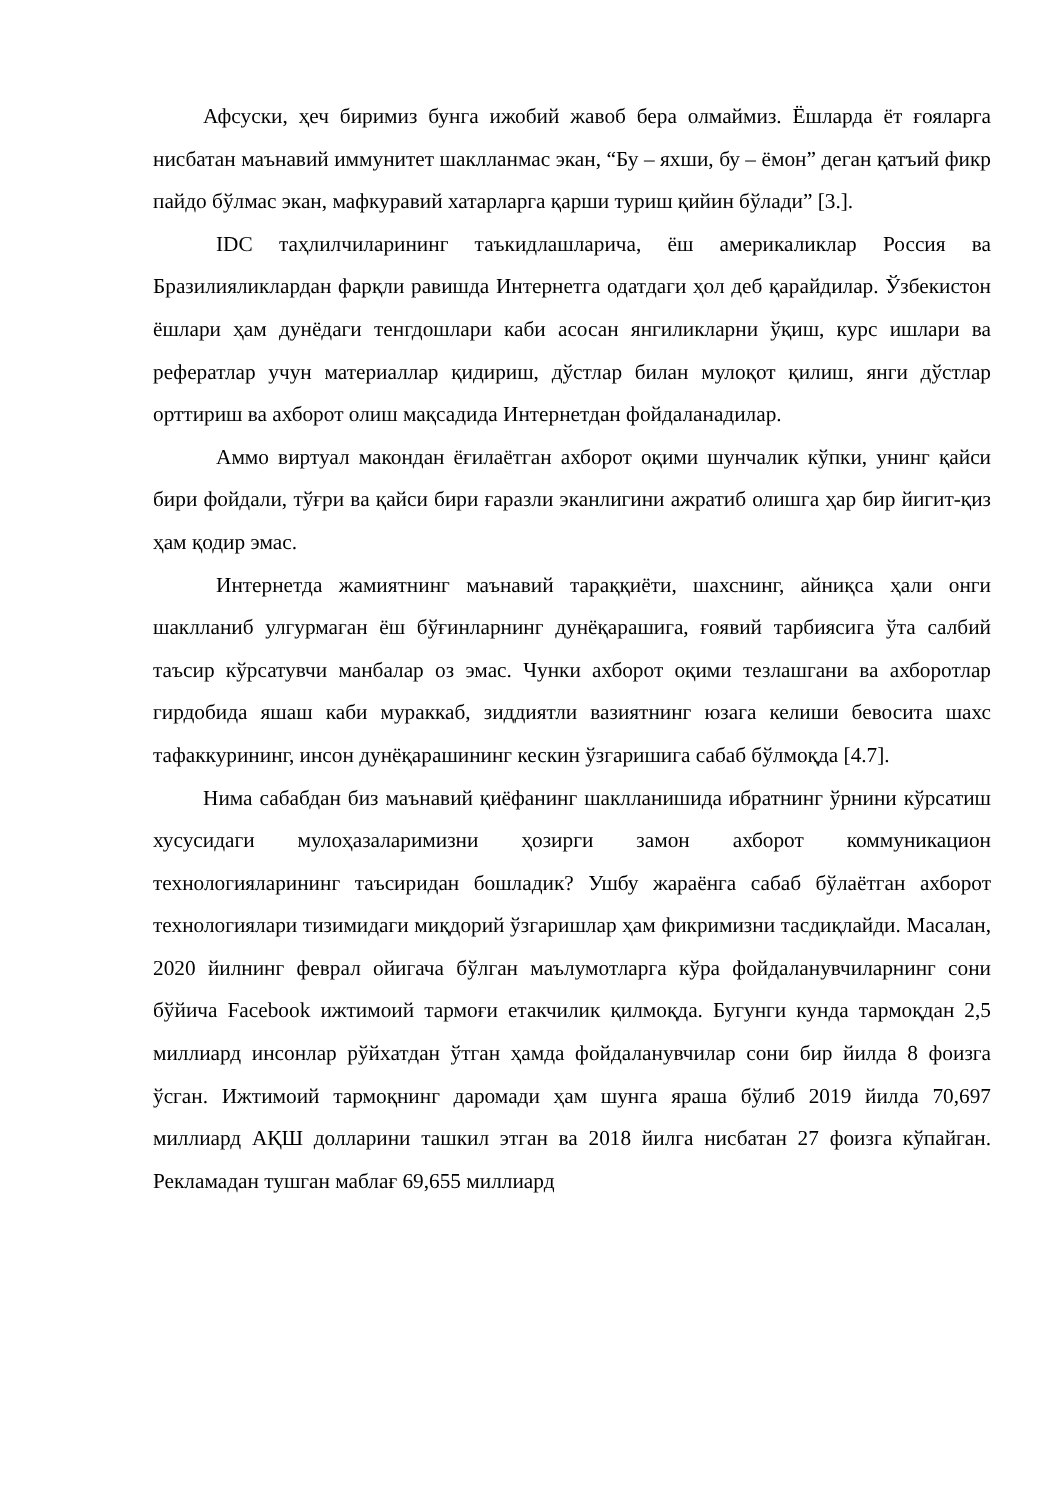Афсуски, ҳеч биримиз бунга ижобий жавоб бера олмаймиз. Ёшларда ёт ғояларга нисбатан маънавий иммунитет шаклланмас экан, “Бу – яхши, бу – ёмон” деган қатъий фикр пайдо бўлмас экан, мафкуравий хатарларга қарши туриш қийин бўлади” [3.].
IDC таҳлилчиларининг таъкидлашларича, ёш америкаликлар Россия ва Бразилияликлардан фарқли равишда Интернетга одатдаги ҳол деб қарайдилар. Ўзбекистон ёшлари ҳам дунёдаги тенгдошлари каби асосан янгиликларни ўқиш, курс ишлари ва рефератлар учун материаллар қидириш, дўстлар билан мулоқот қилиш, янги дўстлар орттириш ва ахборот олиш мақсадида Интернетдан фойдаланадилар.
Аммо виртуал макондан ёғилаётган ахборот оқими шунчалик кўпки, унинг қайси бири фойдали, тўғри ва қайси бири ғаразли эканлигини ажратиб олишга ҳар бир йигит-қиз ҳам қодир эмас.
Интернетда жамиятнинг маънавий тараққиёти, шахснинг, айниқса ҳали онги шаклланиб улгурмаган ёш бўғинларнинг дунёқарашига, ғоявий тарбиясига ўта салбий таъсир кўрсатувчи манбалар оз эмас. Чунки ахборот оқими тезлашгани ва ахборотлар гирдобида яшаш каби мураккаб, зиддиятли вазиятнинг юзага келиши бевосита шахс тафаккурининг, инсон дунёқарашининг кескин ўзгаришига сабаб бўлмоқда [4.7].
Нима сабабдан биз маънавий қиёфанинг шаклланишида ибратнинг ўрнини кўрсатиш хусусидаги мулоҳазаларимизни ҳозирги замон ахборот коммуникацион технологияларининг таъсиридан бошладик? Ушбу жараёнга сабаб бўлаётган ахборот технологиялари тизимидаги миқдорий ўзгаришлар ҳам фикримизни тасдиқлайди. Масалан, 2020 йилнинг феврал ойигача бўлган маълумотларга кўра фойдаланувчиларнинг сони бўйича Facebook ижтимоий тармоғи етакчилик қилмоқда. Бугунги кунда тармоқдан 2,5 миллиард инсонлар рўйхатдан ўтган ҳамда фойдаланувчилар сони бир йилда 8 фоизга ўсган. Ижтимоий тармоқнинг даромади ҳам шунга яраша бўлиб 2019 йилда 70,697 миллиард АҚШ долларини ташкил этган ва 2018 йилга нисбатан 27 фоизга кўпайган. Рекламадан тушган маблағ 69,655 миллиард